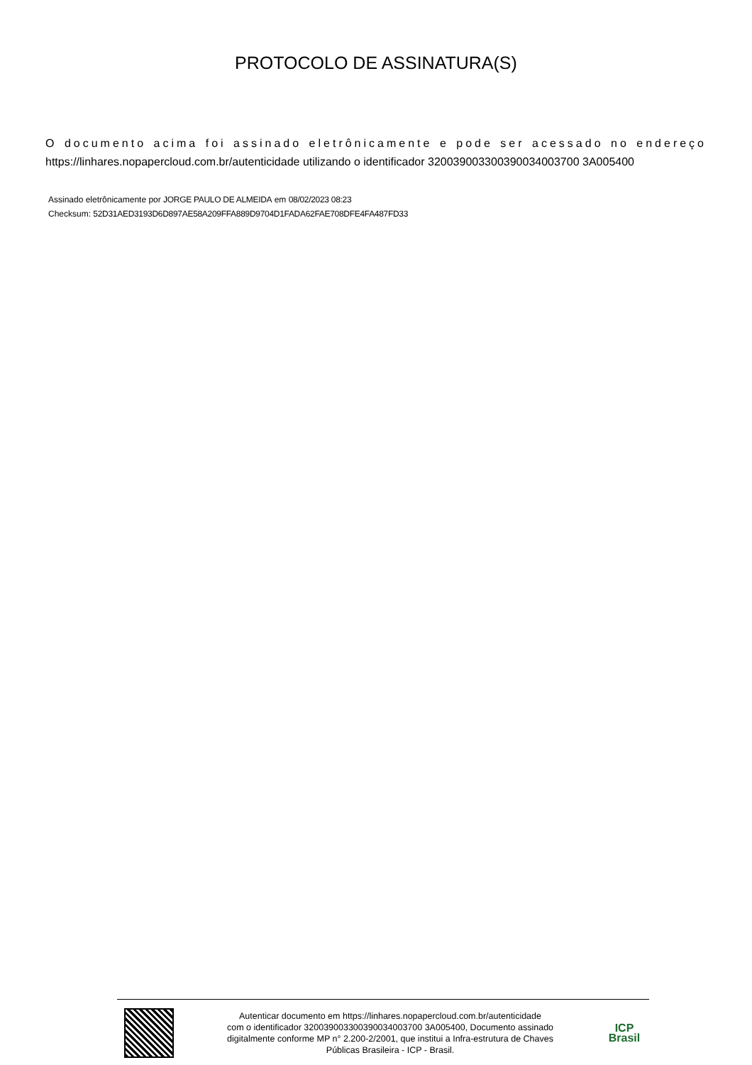PROTOCOLO DE ASSINATURA(S)
O documento acima foi assinado eletrônicamente e pode ser acessado no endereço https://linhares.nopapercloud.com.br/autenticidade utilizando o identificador 320039003300390034003700 3A005400
Assinado eletrônicamente por JORGE PAULO DE ALMEIDA em 08/02/2023 08:23
Checksum: 52D31AED3193D6D897AE58A209FFA889D9704D1FADA62FAE708DFE4FA487FD33
Autenticar documento em https://linhares.nopapercloud.com.br/autenticidade
com o identificador 320039003300390034003700 3A005400, Documento assinado
digitalmente conforme MP n° 2.200-2/2001, que institui a Infra-estrutura de Chaves
Públicas Brasileira - ICP - Brasil.
ICP
Brasil